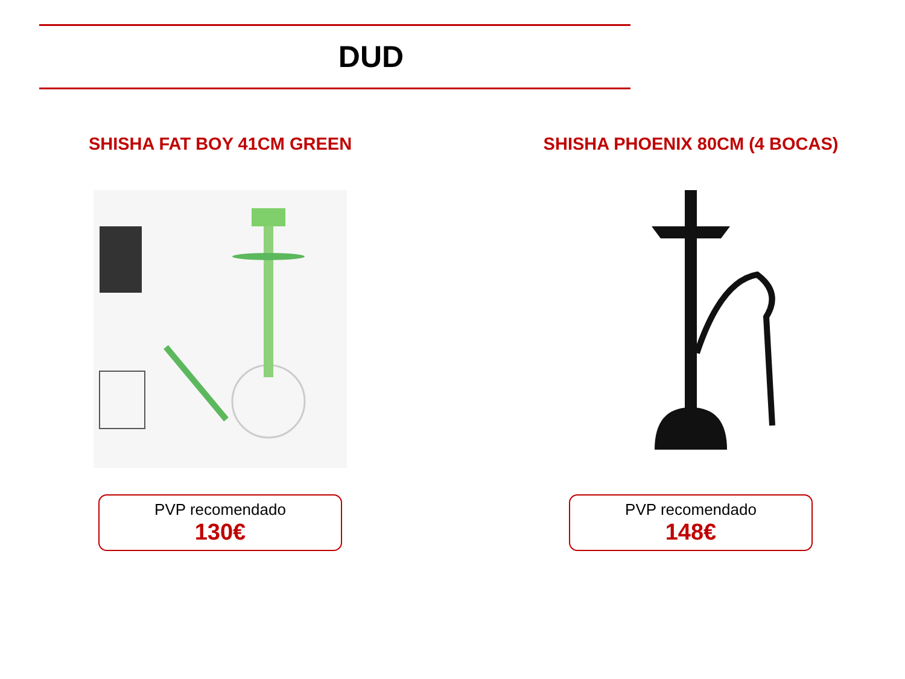DUD
SHISHA FAT BOY 41CM GREEN
PVP recomendado
130€
SHISHA PHOENIX 80CM (4 BOCAS)
PVP recomendado
148€